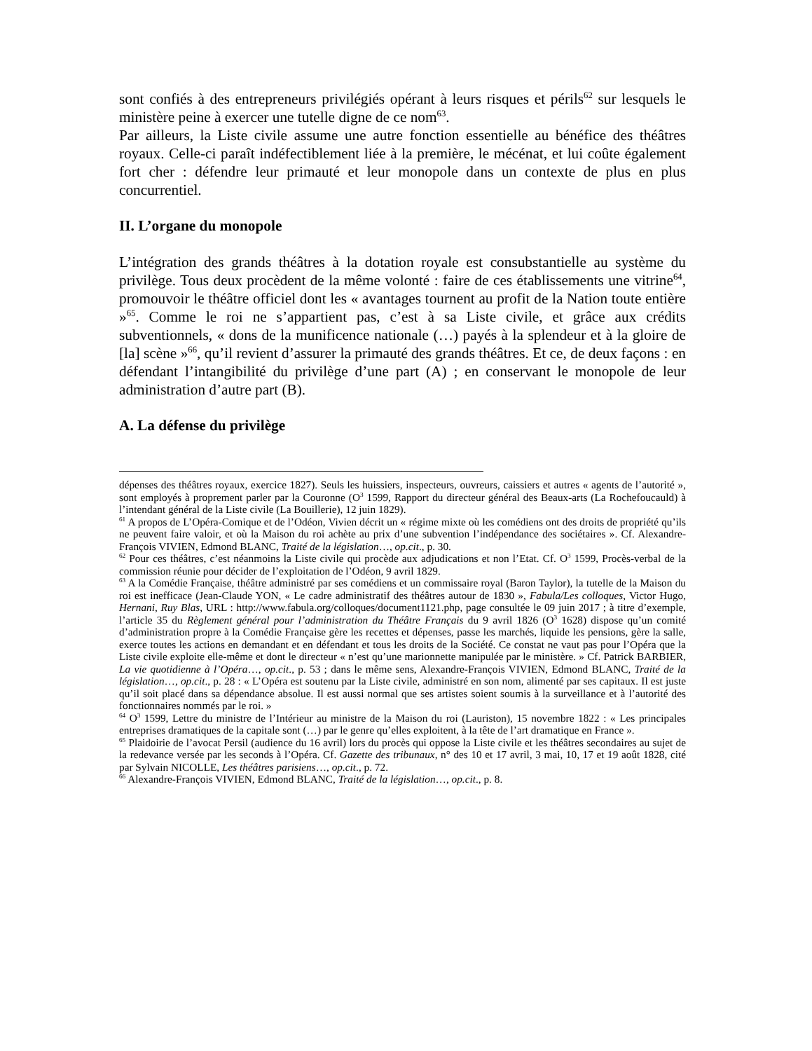sont confiés à des entrepreneurs privilégiés opérant à leurs risques et périls<sup>62</sup> sur lesquels le ministère peine à exercer une tutelle digne de ce nom<sup>63</sup>.
Par ailleurs, la Liste civile assume une autre fonction essentielle au bénéfice des théâtres royaux. Celle-ci paraît indéfectiblement liée à la première, le mécénat, et lui coûte également fort cher : défendre leur primauté et leur monopole dans un contexte de plus en plus concurrentiel.
II. L’organe du monopole
L’intégration des grands théâtres à la dotation royale est consubstantielle au système du privilège. Tous deux procèdent de la même volonté : faire de ces établissements une vitrine<sup>64</sup>, promouvoir le théâtre officiel dont les « avantages tournent au profit de la Nation toute entière »<sup>65</sup>. Comme le roi ne s’appartient pas, c’est à sa Liste civile, et grâce aux crédits subventionnels, « dons de la munificence nationale (…) payés à la splendeur et à la gloire de [la] scène »<sup>66</sup>, qu’il revient d’assurer la primauté des grands théâtres. Et ce, de deux façons : en défendant l’intangibilité du privilège d’une part (A) ; en conservant le monopole de leur administration d’autre part (B).
A. La défense du privilège
dépenses des théâtres royaux, exercice 1827). Seuls les huissiers, inspecteurs, ouvreurs, caissiers et autres « agents de l’autorité », sont employés à proprement parler par la Couronne (O<sup>3</sup> 1599, Rapport du directeur général des Beaux-arts (La Rochefoucauld) à l’intendant général de la Liste civile (La Bouillerie), 12 juin 1829).
<sup>61</sup> A propos de L’Opéra-Comique et de l’Odéon, Vivien décrit un « régime mixte où les comédiens ont des droits de propriété qu’ils ne peuvent faire valoir, et où la Maison du roi achète au prix d’une subvention l’indépendance des sociétaires ». Cf. Alexandre-François VIVIEN, Edmond BLANC, Traité de la législation…, op.cit., p. 30.
<sup>62</sup> Pour ces théâtres, c’est néanmoins la Liste civile qui procède aux adjudications et non l’Etat. Cf. O<sup>3</sup> 1599, Procès-verbal de la commission réunie pour décider de l’exploitation de l’Odéon, 9 avril 1829.
<sup>63</sup> A la Comédie Française, théâtre administré par ses comédiens et un commissaire royal (Baron Taylor), la tutelle de la Maison du roi est inefficace (Jean-Claude YON, « Le cadre administratif des théâtres autour de 1830 », Fabula/Les colloques, Victor Hugo, Hernani, Ruy Blas, URL : http://www.fabula.org/colloques/document1121.php, page consultée le 09 juin 2017 ; à titre d’exemple, l’article 35 du Règlement général pour l’administration du Théâtre Français du 9 avril 1826 (O<sup>3</sup> 1628) dispose qu’un comité d’administration propre à la Comédie Française gère les recettes et dépenses, passe les marchés, liquide les pensions, gère la salle, exerce toutes les actions en demandant et en défendant et tous les droits de la Société. Ce constat ne vaut pas pour l’Opéra que la Liste civile exploite elle-même et dont le directeur « n’est qu’une marionnette manipulée par le ministère. » Cf. Patrick BARBIER, La vie quotidienne à l’Opéra…, op.cit., p. 53 ; dans le même sens, Alexandre-François VIVIEN, Edmond BLANC, Traité de la législation…, op.cit., p. 28 : « L’Opéra est soutenu par la Liste civile, administré en son nom, alimenté par ses capitaux. Il est juste qu’il soit placé dans sa dépendance absolue. Il est aussi normal que ses artistes soient soumis à la surveillance et à l’autorité des fonctionnaires nommés par le roi. »
<sup>64</sup> O<sup>3</sup> 1599, Lettre du ministre de l’Intérieur au ministre de la Maison du roi (Lauriston), 15 novembre 1822 : « Les principales entreprises dramatiques de la capitale sont (…) par le genre qu’elles exploitent, à la tête de l’art dramatique en France ».
<sup>65</sup> Plaidoirie de l’avocat Persil (audience du 16 avril) lors du procès qui oppose la Liste civile et les théâtres secondaires au sujet de la redevance versée par les seconds à l’Opéra. Cf. Gazette des tribunaux, n° des 10 et 17 avril, 3 mai, 10, 17 et 19 août 1828, cité par Sylvain NICOLLE, Les théâtres parisiens…, op.cit., p. 72.
<sup>66</sup> Alexandre-François VIVIEN, Edmond BLANC, Traité de la législation…, op.cit., p. 8.